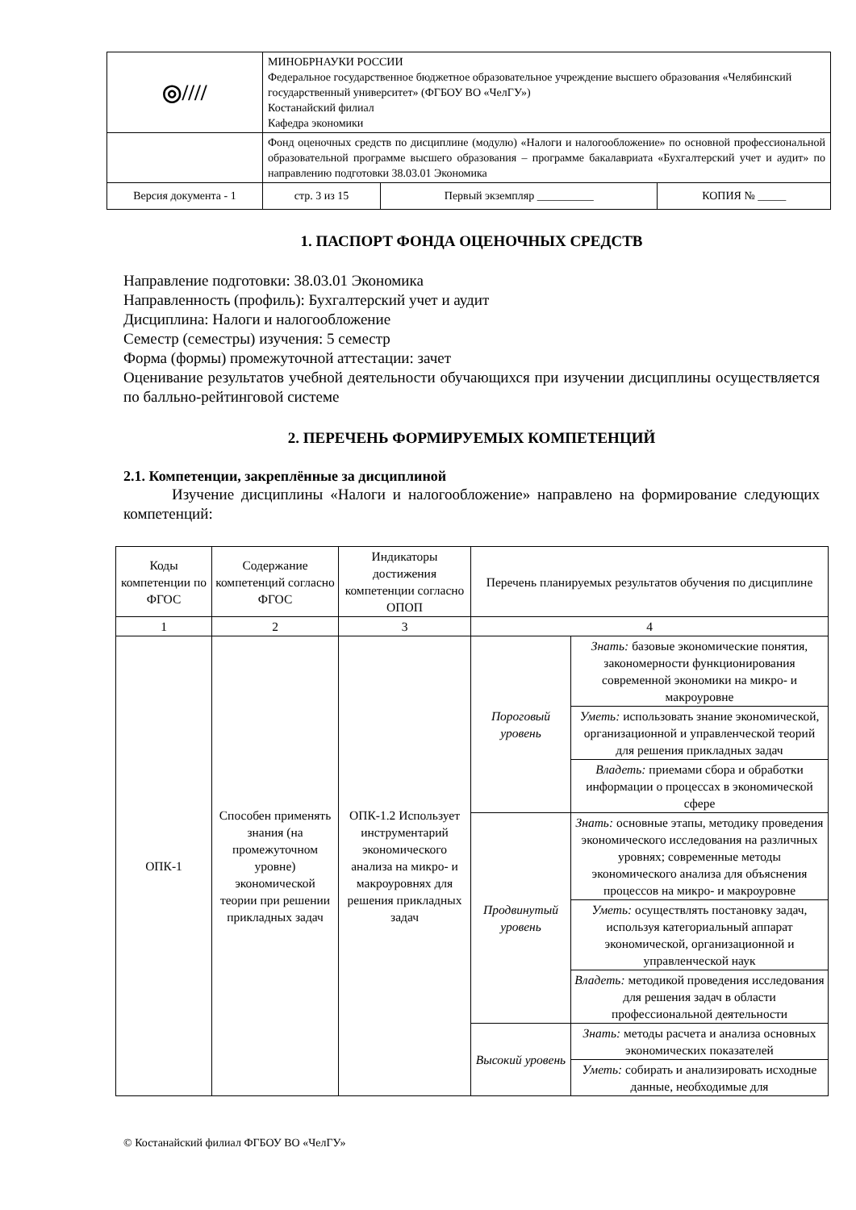| ◎//// | МИНОБРНАУКИ РОССИИ Федеральное государственное бюджетное образовательное учреждение высшего образования «Челябинский государственный университет» (ФГБОУ ВО «ЧелГУ») Костанайский филиал Кафедра экономики | | |
| | Фонд оценочных средств по дисциплине (модулю) «Налоги и налогообложение» по основной профессиональной образовательной программе высшего образования – программе бакалавриата «Бухгалтерский учет и аудит» по направлению подготовки 38.03.01 Экономика | | |
| Версия документа - 1 | стр. 3 из 15 | Первый экземпляр __________ | КОПИЯ № _____ |
1. ПАСПОРТ ФОНДА ОЦЕНОЧНЫХ СРЕДСТВ
Направление подготовки: 38.03.01 Экономика
Направленность (профиль): Бухгалтерский учет и аудит
Дисциплина: Налоги и налогообложение
Семестр (семестры) изучения: 5 семестр
Форма (формы) промежуточной аттестации: зачет
Оценивание результатов учебной деятельности обучающихся при изучении дисциплины осуществляется по балльно-рейтинговой системе
2. ПЕРЕЧЕНЬ ФОРМИРУЕМЫХ КОМПЕТЕНЦИЙ
2.1. Компетенции, закреплённые за дисциплиной
Изучение дисциплины «Налоги и налогообложение» направлено на формирование следующих компетенций:
| Коды компетенции по ФГОС | Содержание компетенций согласно ФГОС | Индикаторы достижения компетенции согласно ОПОП | Перечень планируемых результатов обучения по дисциплине | |
| --- | --- | --- | --- | --- |
| 1 | 2 | 3 | 4 | |
| ОПК-1 | Способен применять знания (на промежуточном уровне) экономической теории при решении прикладных задач | ОПК-1.2 Использует инструментарий экономического анализа на микро- и макроуровнях для решения прикладных задач | Пороговый уровень | Знать: базовые экономические понятия, закономерности функционирования современной экономики на микро- и макроуровне |
| | | | | Уметь: использовать знание экономической, организационной и управленческой теорий для решения прикладных задач |
| | | | | Владеть: приемами сбора и обработки информации о процессах в экономической сфере |
| | | | Продвинутый уровень | Знать: основные этапы, методику проведения экономического исследования на различных уровнях; современные методы экономического анализа для объяснения процессов на микро- и макроуровне |
| | | | | Уметь: осуществлять постановку задач, используя категориальный аппарат экономической, организационной и управленческой наук |
| | | | | Владеть: методикой проведения исследования для решения задач в области профессиональной деятельности |
| | | | Высокий уровень | Знать: методы расчета и анализа основных экономических показателей |
| | | | | Уметь: собирать и анализировать исходные данные, необходимые для |
© Костанайский филиал ФГБОУ ВО «ЧелГУ»